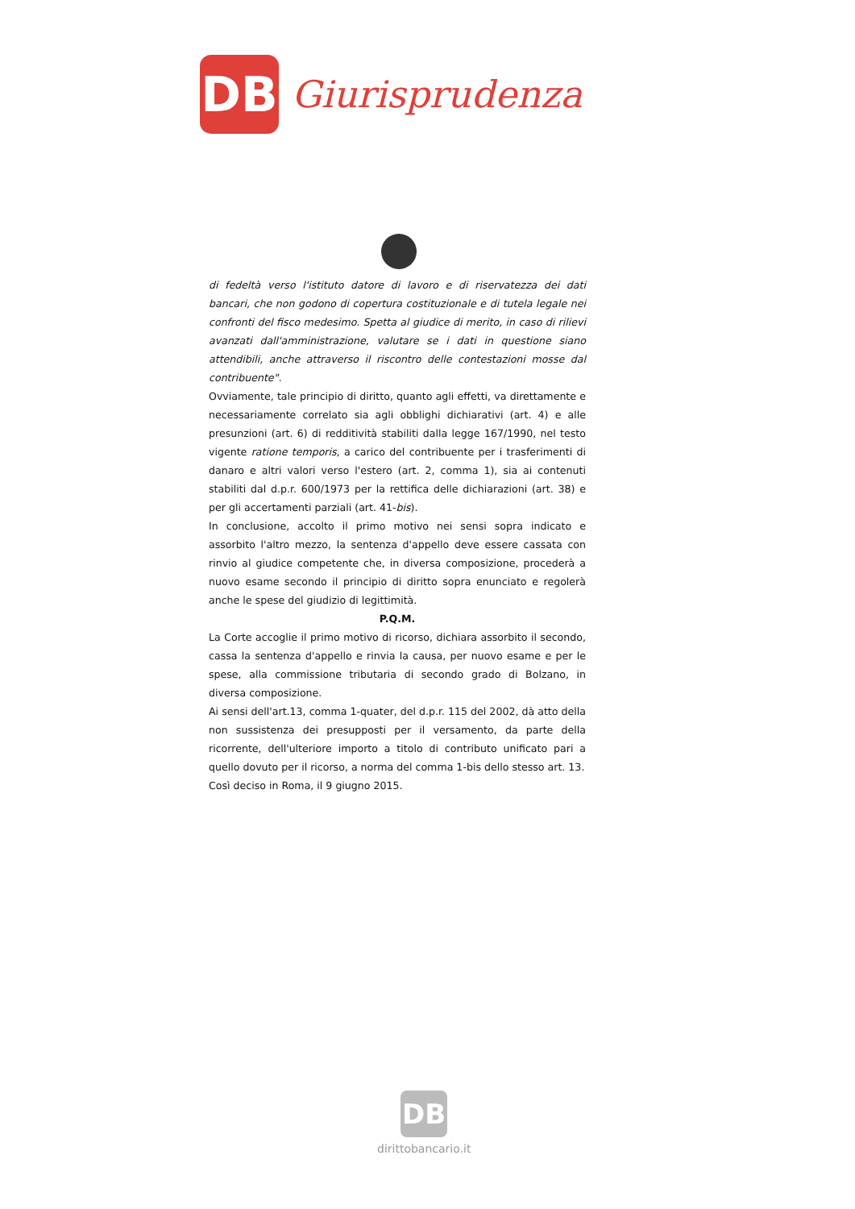DB
Giurisprudenza
di fedeltà verso l'istituto datore di lavoro e di riservatezza dei dati bancari, che non godono di copertura costituzionale e di tutela legale nei confronti del fisco medesimo. Spetta al giudice di merito, in caso di rilievi avanzati dall'amministrazione, valutare se i dati in questione siano attendibili, anche attraverso il riscontro delle contestazioni mosse dal contribuente".
Ovviamente, tale principio di diritto, quanto agli effetti, va direttamente e necessariamente correlato sia agli obblighi dichiarativi (art. 4) e alle presunzioni (art. 6) di redditività stabiliti dalla legge 167/1990, nel testo vigente ratione temporis, a carico del contribuente per i trasferimenti di danaro e altri valori verso l'estero (art. 2, comma 1), sia ai contenuti stabiliti dal d.p.r. 600/1973 per la rettifica delle dichiarazioni (art. 38) e per gli accertamenti parziali (art. 41-bis).
In conclusione, accolto il primo motivo nei sensi sopra indicato e assorbito l'altro mezzo, la sentenza d'appello deve essere cassata con rinvio al giudice competente che, in diversa composizione, procederà a nuovo esame secondo il principio di diritto sopra enunciato e regolerà anche le spese del giudizio di legittimità.
P.Q.M.
La Corte accoglie il primo motivo di ricorso, dichiara assorbito il secondo, cassa la sentenza d'appello e rinvia la causa, per nuovo esame e per le spese, alla commissione tributaria di secondo grado di Bolzano, in diversa composizione.
Ai sensi dell'art.13, comma 1-quater, del d.p.r. 115 del 2002, dà atto della non sussistenza dei presupposti per il versamento, da parte della ricorrente, dell'ulteriore importo a titolo di contributo unificato pari a quello dovuto per il ricorso, a norma del comma 1-bis dello stesso art. 13.
Così deciso in Roma, il 9 giugno 2015.
DB
dirittobancario.it